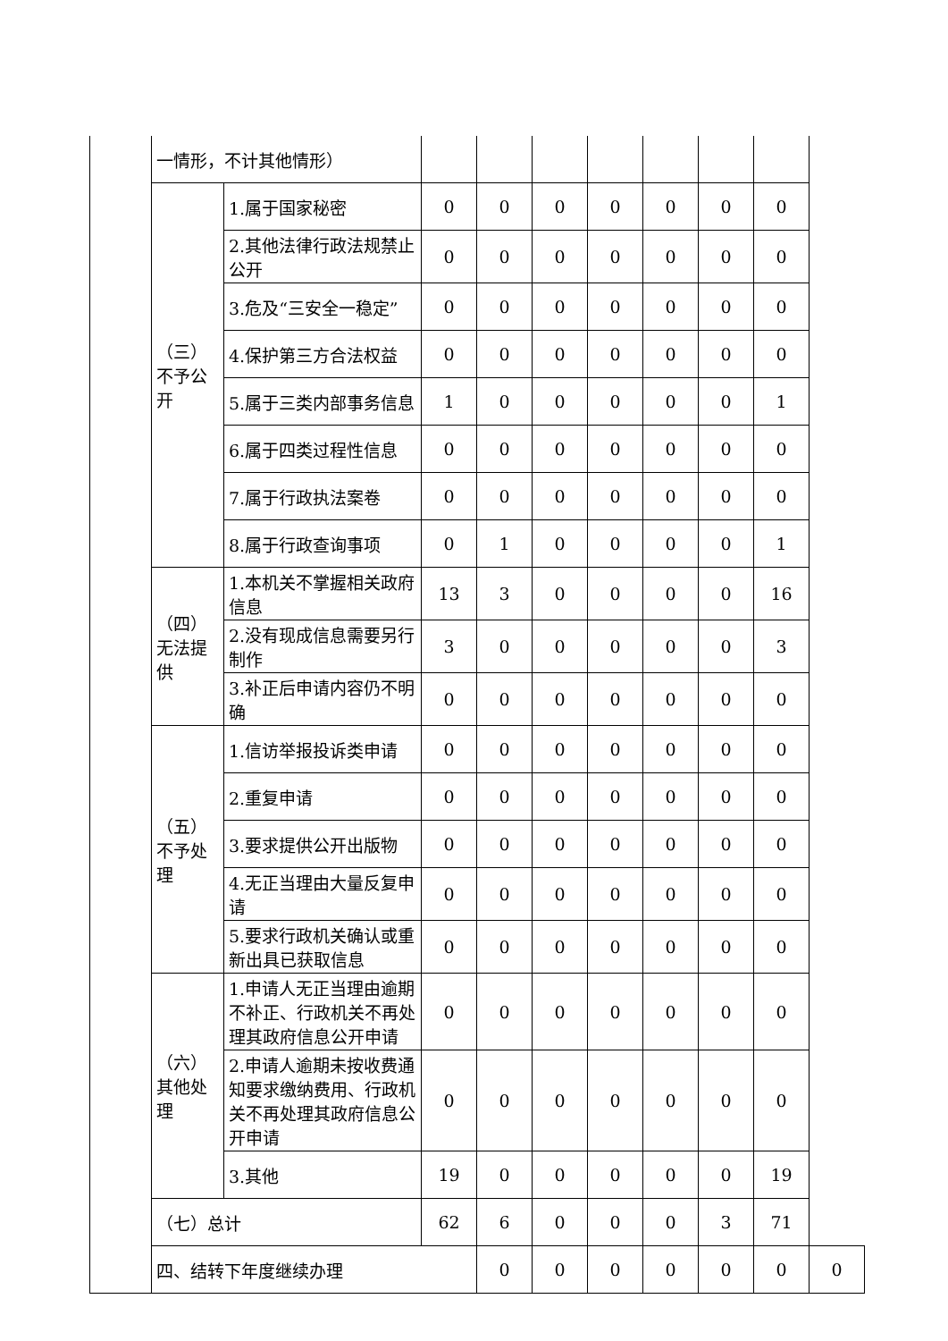| | 一情形，不计其他情形） | | | | | | | | | |
| | （三）不予公开 | 1.属于国家秘密 | 0 | 0 | 0 | 0 | 0 | 0 | 0 | |
| | | 2.其他法律行政法规禁止公开 | 0 | 0 | 0 | 0 | 0 | 0 | 0 | |
| | | 3.危及“三安全一稳定” | 0 | 0 | 0 | 0 | 0 | 0 | 0 | |
| | | 4.保护第三方合法权益 | 0 | 0 | 0 | 0 | 0 | 0 | 0 | |
| | | 5.属于三类内部事务信息 | 1 | 0 | 0 | 0 | 0 | 0 | 1 | |
| | | 6.属于四类过程性信息 | 0 | 0 | 0 | 0 | 0 | 0 | 0 | |
| | | 7.属于行政执法案卷 | 0 | 0 | 0 | 0 | 0 | 0 | 0 | |
| | | 8.属于行政查询事项 | 0 | 1 | 0 | 0 | 0 | 0 | 1 | |
| | （四）无法提供 | 1.本机关不掌握相关政府信息 | 13 | 3 | 0 | 0 | 0 | 0 | 16 | |
| | | 2.没有现成信息需要另行制作 | 3 | 0 | 0 | 0 | 0 | 0 | 3 | |
| | | 3.补正后申请内容仍不明确 | 0 | 0 | 0 | 0 | 0 | 0 | 0 | |
| | （五）不予处理 | 1.信访举报投诉类申请 | 0 | 0 | 0 | 0 | 0 | 0 | 0 | |
| | | 2.重复申请 | 0 | 0 | 0 | 0 | 0 | 0 | 0 | |
| | | 3.要求提供公开出版物 | 0 | 0 | 0 | 0 | 0 | 0 | 0 | |
| | | 4.无正当理由大量反复申请 | 0 | 0 | 0 | 0 | 0 | 0 | 0 | |
| | | 5.要求行政机关确认或重新出具已获取信息 | 0 | 0 | 0 | 0 | 0 | 0 | 0 | |
| | （六）其他处理 | 1.申请人无正当理由逾期不补正、行政机关不再处理其政府信息公开申请 | 0 | 0 | 0 | 0 | 0 | 0 | 0 | |
| | | 2.申请人逾期未按收费通知要求缴纳费用、行政机关不再处理其政府信息公开申请 | 0 | 0 | 0 | 0 | 0 | 0 | 0 | |
| | | 3.其他 | 19 | 0 | 0 | 0 | 0 | 0 | 19 | |
| | （七）总计 | | 62 | 6 | 0 | 0 | 0 | 3 | 71 | |
| | 四、结转下年度继续办理 | | | 0 | 0 | 0 | 0 | 0 | 0 | 0 |